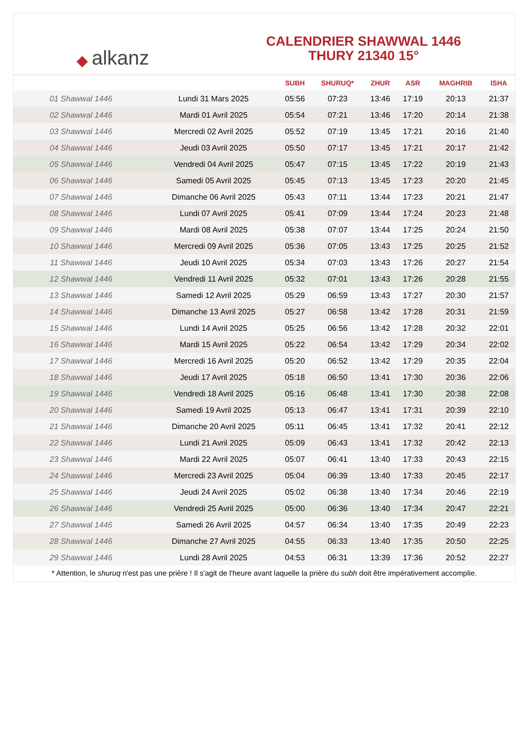◆ alkanz
CALENDRIER SHAWWAL 1446
THURY 21340 15°
| | | SUBH | SHURUQ* | ZHUR | ASR | MAGHRIB | ISHA |
| --- | --- | --- | --- | --- | --- | --- | --- |
| 01 Shawwal 1446 | Lundi 31 Mars 2025 | 05:56 | 07:23 | 13:46 | 17:19 | 20:13 | 21:37 |
| 02 Shawwal 1446 | Mardi 01 Avril 2025 | 05:54 | 07:21 | 13:46 | 17:20 | 20:14 | 21:38 |
| 03 Shawwal 1446 | Mercredi 02 Avril 2025 | 05:52 | 07:19 | 13:45 | 17:21 | 20:16 | 21:40 |
| 04 Shawwal 1446 | Jeudi 03 Avril 2025 | 05:50 | 07:17 | 13:45 | 17:21 | 20:17 | 21:42 |
| 05 Shawwal 1446 | Vendredi 04 Avril 2025 | 05:47 | 07:15 | 13:45 | 17:22 | 20:19 | 21:43 |
| 06 Shawwal 1446 | Samedi 05 Avril 2025 | 05:45 | 07:13 | 13:45 | 17:23 | 20:20 | 21:45 |
| 07 Shawwal 1446 | Dimanche 06 Avril 2025 | 05:43 | 07:11 | 13:44 | 17:23 | 20:21 | 21:47 |
| 08 Shawwal 1446 | Lundi 07 Avril 2025 | 05:41 | 07:09 | 13:44 | 17:24 | 20:23 | 21:48 |
| 09 Shawwal 1446 | Mardi 08 Avril 2025 | 05:38 | 07:07 | 13:44 | 17:25 | 20:24 | 21:50 |
| 10 Shawwal 1446 | Mercredi 09 Avril 2025 | 05:36 | 07:05 | 13:43 | 17:25 | 20:25 | 21:52 |
| 11 Shawwal 1446 | Jeudi 10 Avril 2025 | 05:34 | 07:03 | 13:43 | 17:26 | 20:27 | 21:54 |
| 12 Shawwal 1446 | Vendredi 11 Avril 2025 | 05:32 | 07:01 | 13:43 | 17:26 | 20:28 | 21:55 |
| 13 Shawwal 1446 | Samedi 12 Avril 2025 | 05:29 | 06:59 | 13:43 | 17:27 | 20:30 | 21:57 |
| 14 Shawwal 1446 | Dimanche 13 Avril 2025 | 05:27 | 06:58 | 13:42 | 17:28 | 20:31 | 21:59 |
| 15 Shawwal 1446 | Lundi 14 Avril 2025 | 05:25 | 06:56 | 13:42 | 17:28 | 20:32 | 22:01 |
| 16 Shawwal 1446 | Mardi 15 Avril 2025 | 05:22 | 06:54 | 13:42 | 17:29 | 20:34 | 22:02 |
| 17 Shawwal 1446 | Mercredi 16 Avril 2025 | 05:20 | 06:52 | 13:42 | 17:29 | 20:35 | 22:04 |
| 18 Shawwal 1446 | Jeudi 17 Avril 2025 | 05:18 | 06:50 | 13:41 | 17:30 | 20:36 | 22:06 |
| 19 Shawwal 1446 | Vendredi 18 Avril 2025 | 05:16 | 06:48 | 13:41 | 17:30 | 20:38 | 22:08 |
| 20 Shawwal 1446 | Samedi 19 Avril 2025 | 05:13 | 06:47 | 13:41 | 17:31 | 20:39 | 22:10 |
| 21 Shawwal 1446 | Dimanche 20 Avril 2025 | 05:11 | 06:45 | 13:41 | 17:32 | 20:41 | 22:12 |
| 22 Shawwal 1446 | Lundi 21 Avril 2025 | 05:09 | 06:43 | 13:41 | 17:32 | 20:42 | 22:13 |
| 23 Shawwal 1446 | Mardi 22 Avril 2025 | 05:07 | 06:41 | 13:40 | 17:33 | 20:43 | 22:15 |
| 24 Shawwal 1446 | Mercredi 23 Avril 2025 | 05:04 | 06:39 | 13:40 | 17:33 | 20:45 | 22:17 |
| 25 Shawwal 1446 | Jeudi 24 Avril 2025 | 05:02 | 06:38 | 13:40 | 17:34 | 20:46 | 22:19 |
| 26 Shawwal 1446 | Vendredi 25 Avril 2025 | 05:00 | 06:36 | 13:40 | 17:34 | 20:47 | 22:21 |
| 27 Shawwal 1446 | Samedi 26 Avril 2025 | 04:57 | 06:34 | 13:40 | 17:35 | 20:49 | 22:23 |
| 28 Shawwal 1446 | Dimanche 27 Avril 2025 | 04:55 | 06:33 | 13:40 | 17:35 | 20:50 | 22:25 |
| 29 Shawwal 1446 | Lundi 28 Avril 2025 | 04:53 | 06:31 | 13:39 | 17:36 | 20:52 | 22:27 |
* Attention, le shuruq n'est pas une prière ! Il s'agit de l'heure avant laquelle la prière du subh doit être impérativement accomplie.